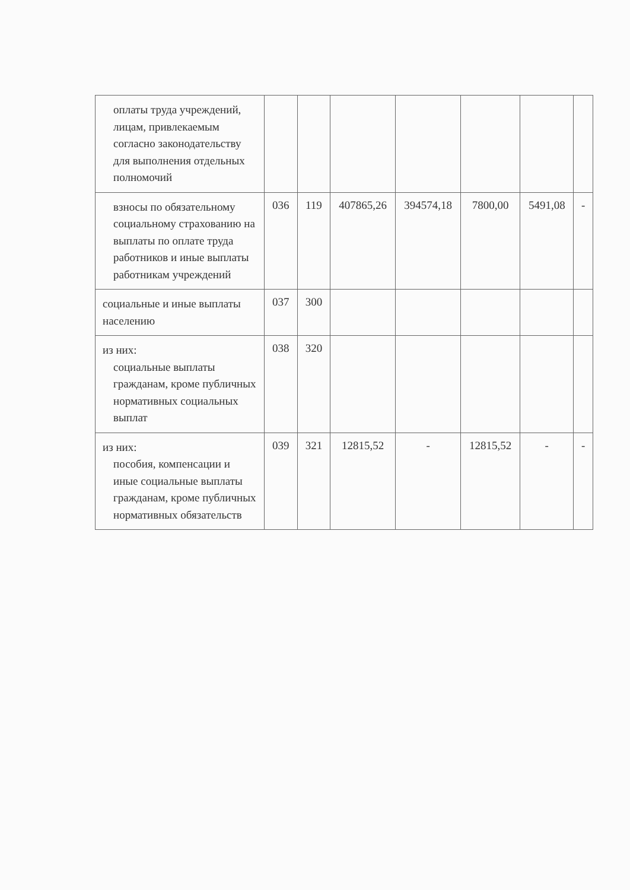| оплаты труда учреждений, лицам, привлекаемым согласно законодательству для выполнения отдельных полномочий | | | | | | | |
| взносы по обязательному социальному страхованию на выплаты по оплате труда работников и иные выплаты работникам учреждений | 036 | 119 | 407865,26 | 394574,18 | 7800,00 | 5491,08 | - |
| социальные и иные выплаты населению | 037 | 300 | | | | | |
| из них: социальные выплаты гражданам, кроме публичных нормативных социальных выплат | 038 | 320 | | | | | |
| из них: пособия, компенсации и иные социальные выплаты гражданам, кроме публичных нормативных обязательств | 039 | 321 | 12815,52 | - | 12815,52 | - | - |